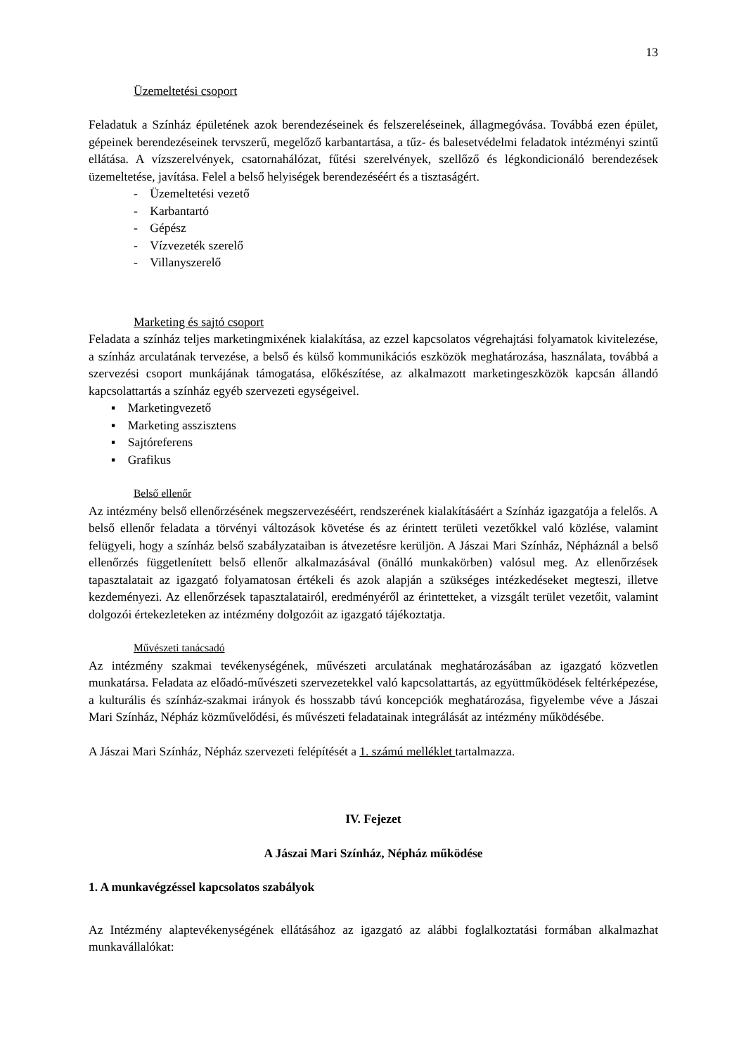13
Üzemeltetési csoport
Feladatuk a Színház épületének azok berendezéseinek és felszereléseinek, állagmegóvása. Továbbá ezen épület, gépeinek berendezéseinek tervszerű, megelőző karbantartása, a tűz- és balesetvédelmi feladatok intézményi szintű ellátása. A vízszerelvények, csatornahálózat, fűtési szerelvények, szellőző és légkondicionáló berendezések üzemeltetése, javítása. Felel a belső helyiségek berendezéséért és a tisztaságért.
- Üzemeltetési vezető
- Karbantartó
- Gépész
- Vízvezeték szerelő
- Villanyszerelő
Marketing és sajtó csoport
Feladata a színház teljes marketingmixének kialakítása, az ezzel kapcsolatos végrehajtási folyamatok kivitelezése, a színház arculatának tervezése, a belső és külső kommunikációs eszközök meghatározása, használata, továbbá a szervezési csoport munkájának támogatása, előkészítése, az alkalmazott marketingeszközök kapcsán állandó kapcsolattartás a színház egyéb szervezeti egységeivel.
▪ Marketingvezető
▪ Marketing asszisztens
▪ Sajtóreferens
▪ Grafikus
Belső ellenőr
Az intézmény belső ellenőrzésének megszervezéséért, rendszerének kialakításáért a Színház igazgatója a felelős. A belső ellenőr feladata a törvényi változások követése és az érintett területi vezetőkkel való közlése, valamint felügyeli, hogy a színház belső szabályzataiban is átvezetésre kerüljön. A Jászai Mari Színház, Népháznál a belső ellenőrzés függetlenített belső ellenőr alkalmazásával (önálló munkakörben) valósul meg. Az ellenőrzések tapasztalatait az igazgató folyamatosan értékeli és azok alapján a szükséges intézkedéseket megteszi, illetve kezdeményezi. Az ellenőrzések tapasztalatairól, eredményéről az érintetteket, a vizsgált terület vezetőit, valamint dolgozói értekezleteken az intézmény dolgozóit az igazgató tájékoztatja.
Művészeti tanácsadó
Az intézmény szakmai tevékenységének, művészeti arculatának meghatározásában az igazgató közvetlen munkatársa. Feladata az előadó-művészeti szervezetekkel való kapcsolattartás, az együttműködések feltérképezése, a kulturális és színház-szakmai irányok és hosszabb távú koncepciók meghatározása, figyelembe véve a Jászai Mari Színház, Népház közművelődési, és művészeti feladatainak integrálását az intézmény működésébe.
A Jászai Mari Színház, Népház szervezeti felépítését a 1. számú melléklet tartalmazza.
IV. Fejezet
A Jászai Mari Színház, Népház működése
1. A munkavégzéssel kapcsolatos szabályok
Az Intézmény alaptevékenységének ellátásához az igazgató az alábbi foglalkoztatási formában alkalmazhat munkavállalókat: